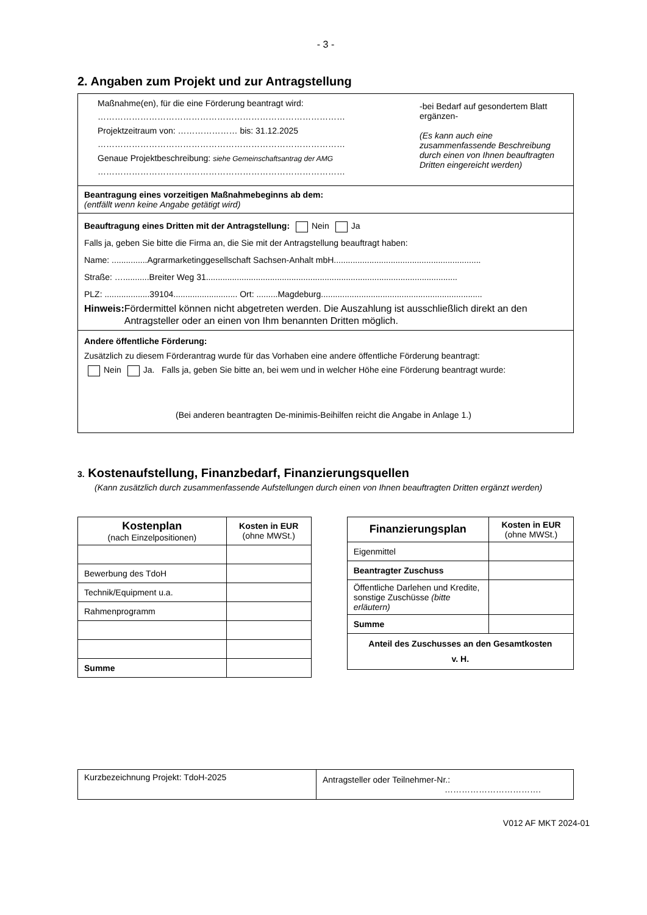- 3 -
2. Angaben zum Projekt und zur Antragstellung
Maßnahme(en), für die eine Förderung beantragt wird:
……………………………………………………………………………
Projektzeitraum von: ………………… bis: 31.12.2025
……………………………………………………………………………
Genaue Projektbeschreibung: siehe Gemeinschaftsantrag der AMG
……………………………………………………………………………
-bei Bedarf auf gesondertem Blatt ergänzen-
(Es kann auch eine zusammenfassende Beschreibung durch einen von Ihnen beauftragten Dritten eingereicht werden)
Beantragung eines vorzeitigen Maßnahmebeginns ab dem:
(entfällt wenn keine Angabe getätigt wird)
Beauftragung eines Dritten mit der Antragstellung: Nein Ja
Falls ja, geben Sie bitte die Firma an, die Sie mit der Antragstellung beauftragt haben:
Name: ...............Agrarmarketinggesellschaft Sachsen-Anhalt mbH..............................................................
Straße: …...........Breiter Weg 31..........................................................................................................
PLZ: ...................39104........................... Ort: .........Magdeburg....................................................................
Hinweis: Fördermittel können nicht abgetreten werden. Die Auszahlung ist ausschließlich direkt an den Antragsteller oder an einen von Ihm benannten Dritten möglich.
Andere öffentliche Förderung:
Zusätzlich zu diesem Förderantrag wurde für das Vorhaben eine andere öffentliche Förderung beantragt:
Nein Ja. Falls ja, geben Sie bitte an, bei wem und in welcher Höhe eine Förderung beantragt wurde:
(Bei anderen beantragten De-minimis-Beihilfen reicht die Angabe in Anlage 1.)
3. Kostenaufstellung, Finanzbedarf, Finanzierungsquellen
(Kann zusätzlich durch zusammenfassende Aufstellungen durch einen von Ihnen beauftragten Dritten ergänzt werden)
| Kostenplan (nach Einzelpositionen) | Kosten in EUR (ohne MWSt.) |
| --- | --- |
| Bewerbung des TdoH | |
| Technik/Equipment u.a. | |
| Rahmenprogramm | |
| Summe | |
| Finanzierungsplan | Kosten in EUR (ohne MWSt.) |
| --- | --- |
| Eigenmittel | |
| Beantragter Zuschuss | |
| Öffentliche Darlehen und Kredite, sonstige Zuschüsse (bitte erläutern) | |
| Summe | |
| Anteil des Zuschusses an den Gesamtkosten v. H. | |
| Kurzbezeichnung Projekt: TdoH-2025 | Antragsteller oder Teilnehmer-Nr.: ……………………………. |
V012 AF MKT 2024-01